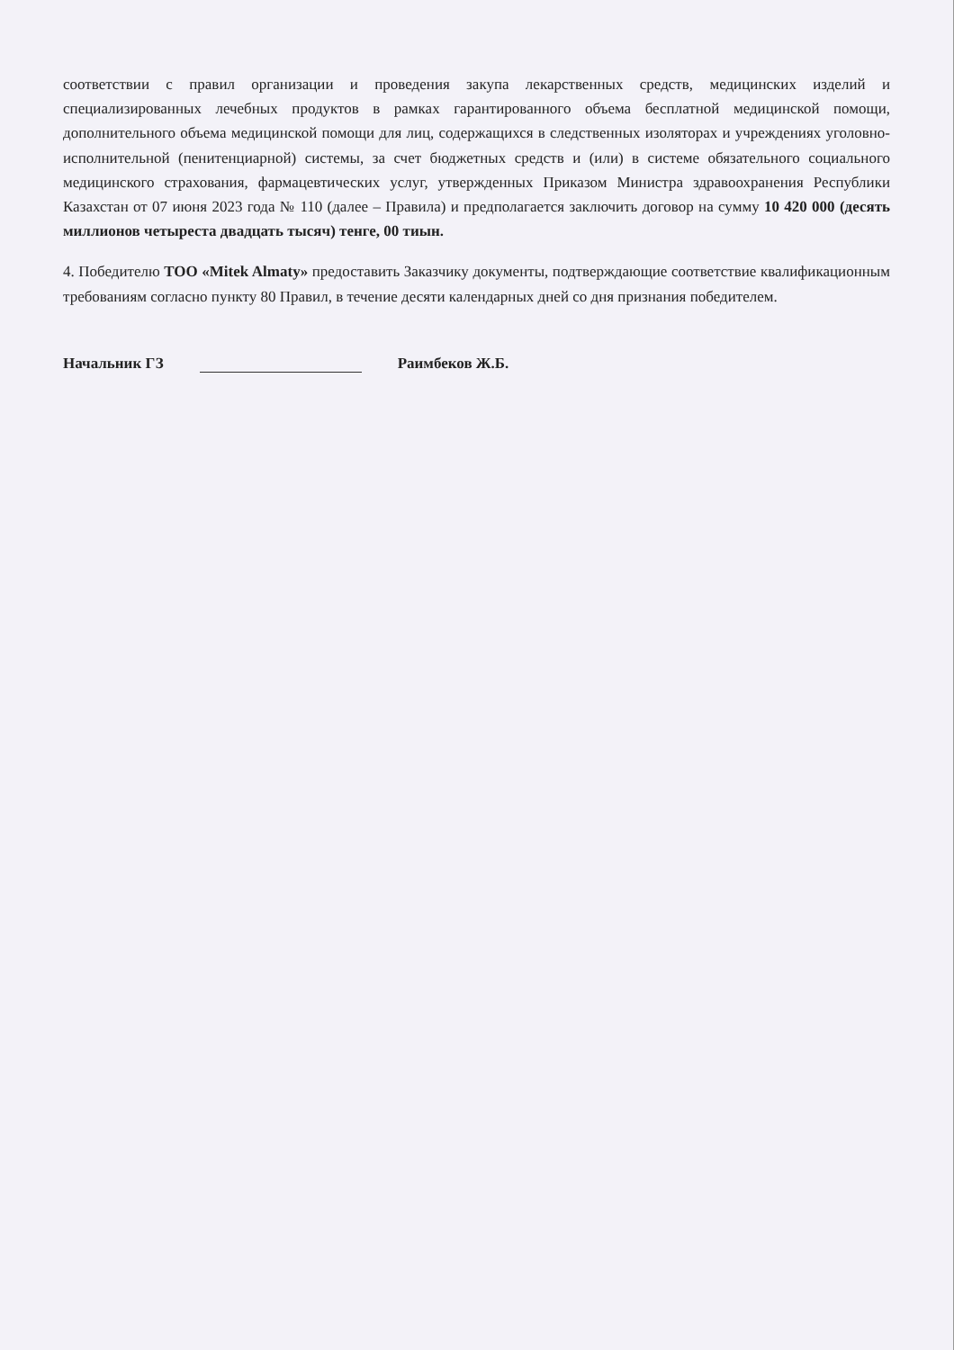соответствии с правил организации и проведения закупа лекарственных средств, медицинских изделий и специализированных лечебных продуктов в рамках гарантированного объема бесплатной медицинской помощи, дополнительного объема медицинской помощи для лиц, содержащихся в следственных изоляторах и учреждениях уголовно-исполнительной (пенитенциарной) системы, за счет бюджетных средств и (или) в системе обязательного социального медицинского страхования, фармацевтических услуг, утвержденных Приказом Министра здравоохранения Республики Казахстан от 07 июня 2023 года № 110 (далее – Правила) и предполагается заключить договор на сумму 10 420 000 (десять миллионов четыреста двадцать тысяч) тенге, 00 тиын.
4. Победителю ТОО «Mitek Almaty» предоставить Заказчику документы, подтверждающие соответствие квалификационным требованиям согласно пункту 80 Правил, в течение десяти календарных дней со дня признания победителем.
Начальник ГЗ Раимбеков Ж.Б.